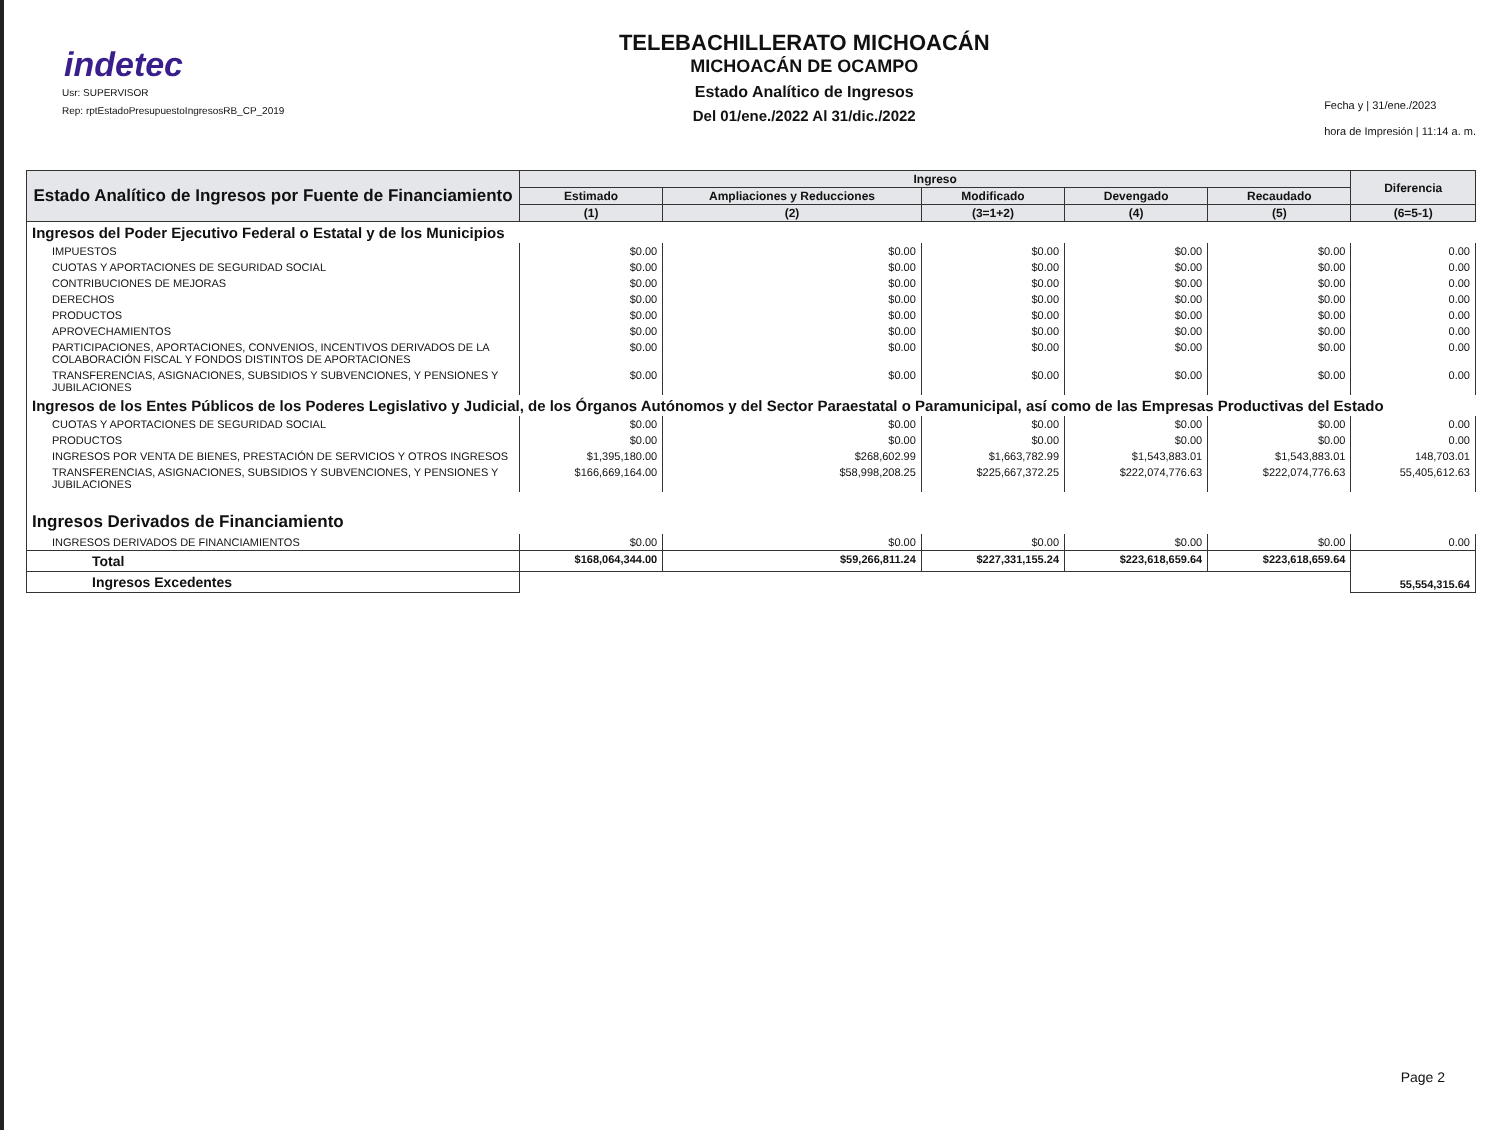indetec
Usr: SUPERVISOR
Rep: rptEstadoPresupuestoIngresosRB_CP_2019
TELEBACHILLERATO MICHOACÁN
MICHOACÁN DE OCAMPO
Estado Analítico de Ingresos
Del 01/ene./2022 Al 31/dic./2022
Fecha y | 31/ene./2023
hora de Impresión | 11:14 a. m.
| Estado Analítico de Ingresos por Fuente de Financiamiento | Ingreso | | | | | Diferencia |
| --- | --- | --- | --- | --- | --- | --- |
| | Estimado | Ampliaciones y Reducciones | Modificado | Devengado | Recaudado | |
| | (1) | (2) | (3=1+2) | (4) | (5) | (6=5-1) |
| Ingresos del Poder Ejecutivo Federal o Estatal y de los Municipios | | | | | | |
| IMPUESTOS | $0.00 | $0.00 | $0.00 | $0.00 | $0.00 | 0.00 |
| CUOTAS Y APORTACIONES DE SEGURIDAD SOCIAL | $0.00 | $0.00 | $0.00 | $0.00 | $0.00 | 0.00 |
| CONTRIBUCIONES DE MEJORAS | $0.00 | $0.00 | $0.00 | $0.00 | $0.00 | 0.00 |
| DERECHOS | $0.00 | $0.00 | $0.00 | $0.00 | $0.00 | 0.00 |
| PRODUCTOS | $0.00 | $0.00 | $0.00 | $0.00 | $0.00 | 0.00 |
| APROVECHAMIENTOS | $0.00 | $0.00 | $0.00 | $0.00 | $0.00 | 0.00 |
| PARTICIPACIONES, APORTACIONES, CONVENIOS, INCENTIVOS DERIVADOS DE LA COLABORACIÓN FISCAL Y FONDOS DISTINTOS DE APORTACIONES | $0.00 | $0.00 | $0.00 | $0.00 | $0.00 | 0.00 |
| TRANSFERENCIAS, ASIGNACIONES, SUBSIDIOS Y SUBVENCIONES, Y PENSIONES Y JUBILACIONES | $0.00 | $0.00 | $0.00 | $0.00 | $0.00 | 0.00 |
| Ingresos de los Entes Públicos de los Poderes Legislativo y Judicial, de los Órganos Autónomos y del Sector Paraestatal o Paramunicipal, así como de las Empresas Productivas del Estado | | | | | | |
| CUOTAS Y APORTACIONES DE SEGURIDAD SOCIAL | $0.00 | $0.00 | $0.00 | $0.00 | $0.00 | 0.00 |
| PRODUCTOS | $0.00 | $0.00 | $0.00 | $0.00 | $0.00 | 0.00 |
| INGRESOS POR VENTA DE BIENES, PRESTACIÓN DE SERVICIOS Y OTROS INGRESOS | $1,395,180.00 | $268,602.99 | $1,663,782.99 | $1,543,883.01 | $1,543,883.01 | 148,703.01 |
| TRANSFERENCIAS, ASIGNACIONES, SUBSIDIOS Y SUBVENCIONES, Y PENSIONES Y JUBILACIONES | $166,669,164.00 | $58,998,208.25 | $225,667,372.25 | $222,074,776.63 | $222,074,776.63 | 55,405,612.63 |
| Ingresos Derivados de Financiamiento | | | | | | |
| INGRESOS DERIVADOS DE FINANCIAMIENTOS | $0.00 | $0.00 | $0.00 | $0.00 | $0.00 | 0.00 |
| Total | $168,064,344.00 | $59,266,811.24 | $227,331,155.24 | $223,618,659.64 | $223,618,659.64 | 55,554,315.64 |
| Ingresos Excedentes | | | | | | |
Page 2